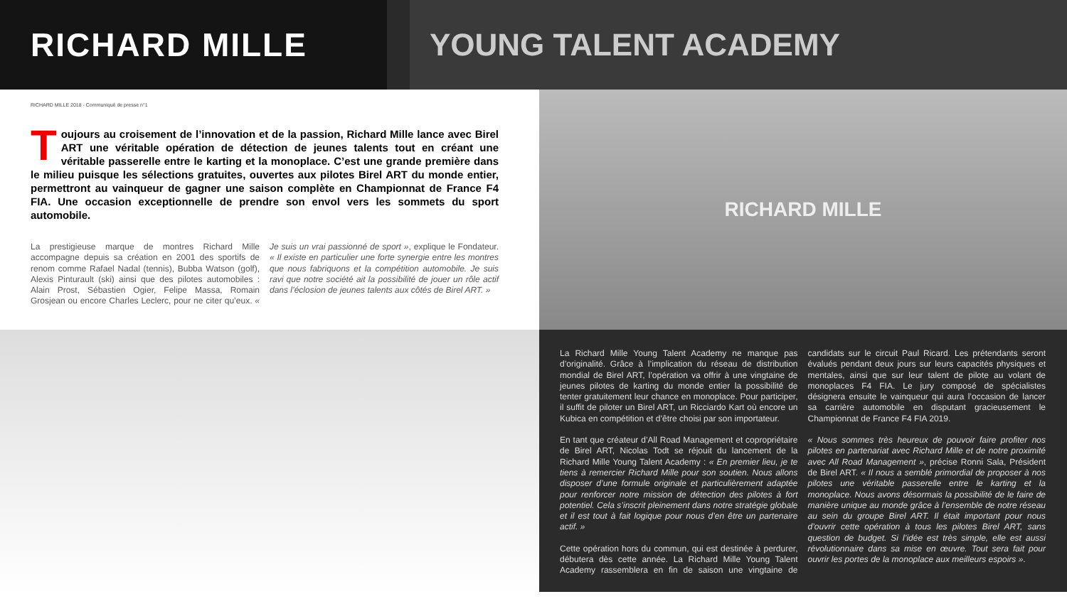RICHARD MILLE YOUNG TALENT ACADEMY
RICHARD MILLE 2018 - Communiqué de presse n°1
Toujours au croisement de l’innovation et de la passion, Richard Mille lance avec Birel ART une véritable opération de détection de jeunes talents tout en créant une véritable passerelle entre le karting et la monoplace. C’est une grande première dans le milieu puisque les sélections gratuites, ouvertes aux pilotes Birel ART du monde entier, permettront au vainqueur de gagner une saison complète en Championnat de France F4 FIA. Une occasion exceptionnelle de prendre son envol vers les sommets du sport automobile.
La prestigieuse marque de montres Richard Mille accompagne depuis sa création en 2001 des sportifs de renom comme Rafael Nadal (tennis), Bubba Watson (golf), Alexis Pinturault (ski) ainsi que des pilotes automobiles : Alain Prost, Sébastien Ogier, Felipe Massa, Romain Grosjean ou encore Charles Leclerc, pour ne citer qu’eux. « Je suis un vrai passionné de sport », explique le Fondateur. « Il existe en particulier une forte synergie entre les montres que nous fabriquons et la compétition automobile. Je suis ravi que notre société ait la possibilité de jouer un rôle actif dans l’éclosion de jeunes talents aux côtés de Birel ART. »
RICHARD MILLE
La Richard Mille Young Talent Academy ne manque pas d’originalité. Grâce à l’implication du réseau de distribution mondial de Birel ART, l’opération va offrir à une vingtaine de jeunes pilotes de karting du monde entier la possibilité de tenter gratuitement leur chance en monoplace. Pour participer, il suffit de piloter un Birel ART, un Ricciardo Kart où encore un Kubica en compétition et d’être choisi par son importateur.
En tant que créateur d’All Road Management et copropriétaire de Birel ART, Nicolas Todt se réjouit du lancement de la Richard Mille Young Talent Academy : « En premier lieu, je te tiens à remercier Richard Mille pour son soutien. Nous allons disposer d’une formule originale et particulièrement adaptée pour renforcer notre mission de détection des pilotes à fort potentiel. Cela s’inscrit pleinement dans notre stratégie globale et il est tout à fait logique pour nous d’en être un partenaire actif. »
Cette opération hors du commun, qui est destinée à perdurer, débutera dès cette année. La Richard Mille Young Talent Academy rassemblera en fin de saison une vingtaine de candidats sur le circuit Paul Ricard. Les prétendants seront évalués pendant deux jours sur leurs capacités physiques et mentales, ainsi que sur leur talent de pilote au volant de monoplaces F4 FIA. Le jury composé de spécialistes désignera ensuite le vainqueur qui aura l’occasion de lancer sa carrière automobile en disputant gracieusement le Championnat de France F4 FIA 2019.
« Nous sommes très heureux de pouvoir faire profiter nos pilotes en partenariat avec Richard Mille et de notre proximité avec All Road Management », précise Ronni Sala, Président de Birel ART. « Il nous a semblé primordial de proposer à nos pilotes une véritable passerelle entre le karting et la monoplace. Nous avons désormais la possibilité de le faire de manière unique au monde grâce à l’ensemble de notre réseau au sein du groupe Birel ART. Il était important pour nous d’ouvrir cette opération à tous les pilotes Birel ART, sans question de budget. Si l’idée est très simple, elle est aussi révolutionnaire dans sa mise en œuvre. Tout sera fait pour ouvrir les portes de la monoplace aux meilleurs espoirs ».